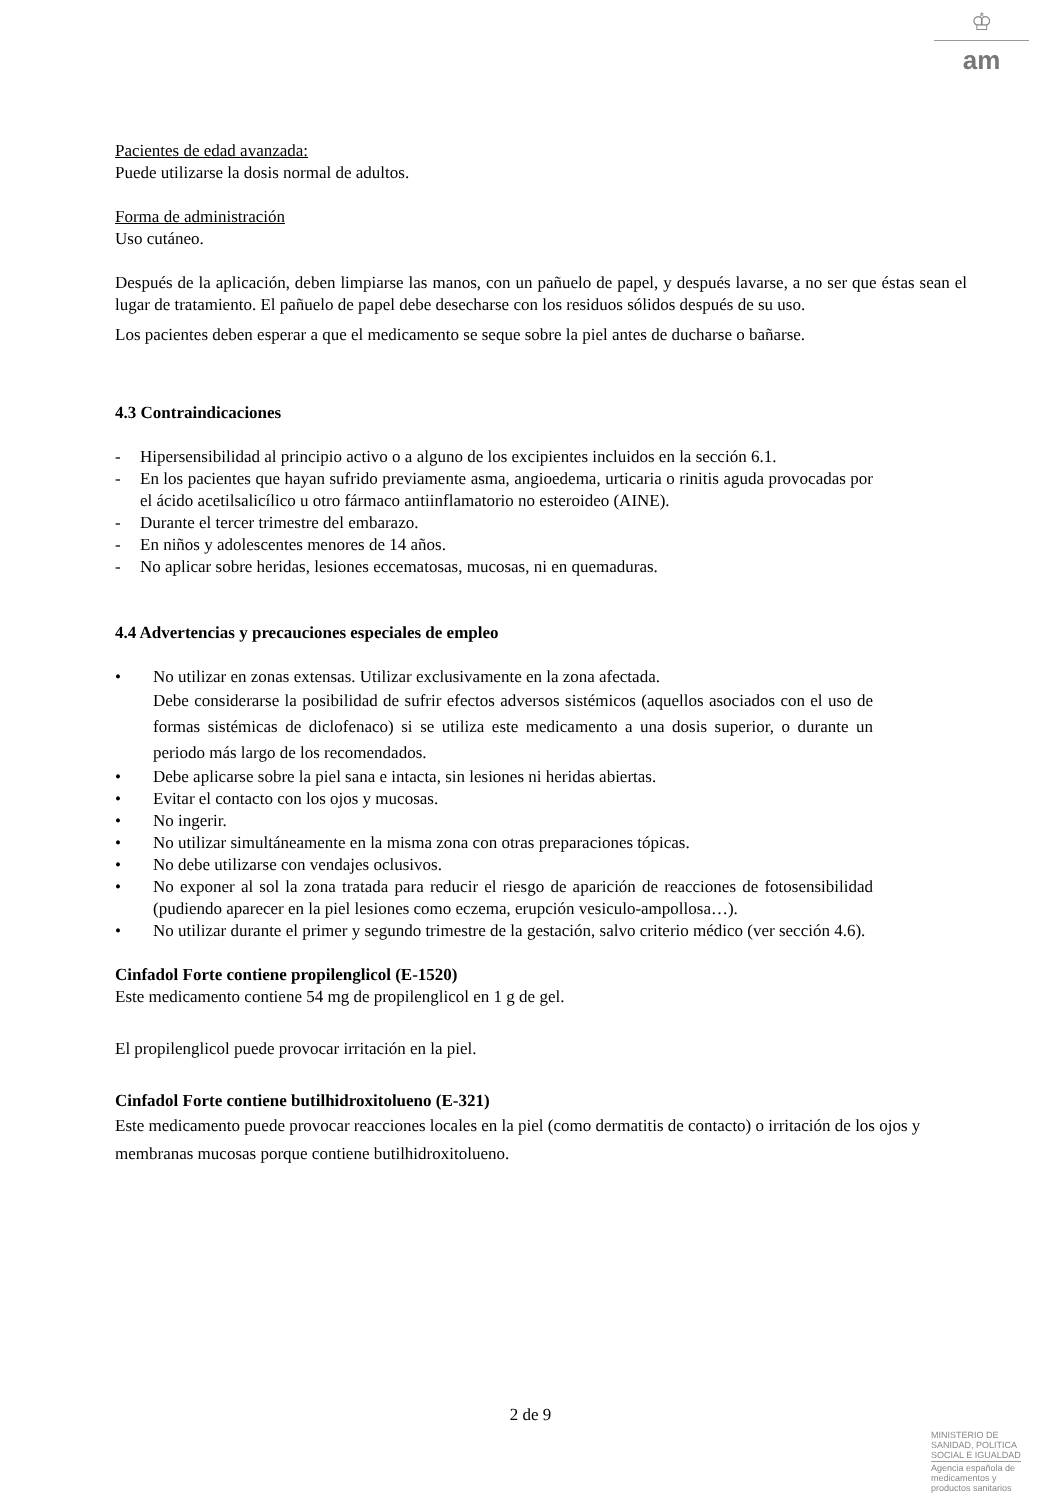♔
am
Pacientes de edad avanzada:
Puede utilizarse la dosis normal de adultos.
Forma de administración
Uso cutáneo.
Después de la aplicación, deben limpiarse las manos, con un pañuelo de papel, y después lavarse, a no ser que éstas sean el lugar de tratamiento. El pañuelo de papel debe desecharse con los residuos sólidos después de su uso.
Los pacientes deben esperar a que el medicamento se seque sobre la piel antes de ducharse o bañarse.
4.3 Contraindicaciones
- Hipersensibilidad al principio activo o a alguno de los excipientes incluidos en la sección 6.1.
- En los pacientes que hayan sufrido previamente asma, angioedema, urticaria o rinitis aguda provocadas por el ácido acetilsalicílico u otro fármaco antiinflamatorio no esteroideo (AINE).
- Durante el tercer trimestre del embarazo.
- En niños y adolescentes menores de 14 años.
- No aplicar sobre heridas, lesiones eccematosas, mucosas, ni en quemaduras.
4.4 Advertencias y precauciones especiales de empleo
• No utilizar en zonas extensas. Utilizar exclusivamente en la zona afectada.
Debe considerarse la posibilidad de sufrir efectos adversos sistémicos (aquellos asociados con el uso de formas sistémicas de diclofenaco) si se utiliza este medicamento a una dosis superior, o durante un periodo más largo de los recomendados.
• Debe aplicarse sobre la piel sana e intacta, sin lesiones ni heridas abiertas.
• Evitar el contacto con los ojos y mucosas.
• No ingerir.
• No utilizar simultáneamente en la misma zona con otras preparaciones tópicas.
• No debe utilizarse con vendajes oclusivos.
• No exponer al sol la zona tratada para reducir el riesgo de aparición de reacciones de fotosensibilidad (pudiendo aparecer en la piel lesiones como eczema, erupción vesiculo-ampollosa…).
• No utilizar durante el primer y segundo trimestre de la gestación, salvo criterio médico (ver sección 4.6).
Cinfadol Forte contiene propilenglicol (E-1520)
Este medicamento contiene 54 mg de propilenglicol en 1 g de gel.
El propilenglicol puede provocar irritación en la piel.
Cinfadol Forte contiene butilhidroxitolueno (E-321)
Este medicamento puede provocar reacciones locales en la piel (como dermatitis de contacto) o irritación de los ojos y membranas mucosas porque contiene butilhidroxitolueno.
2 de 9
MINISTERIO DE
SANIDAD, POLITICA
SOCIAL E IGUALDAD
Agencia española de
medicamentos y
productos sanitarios